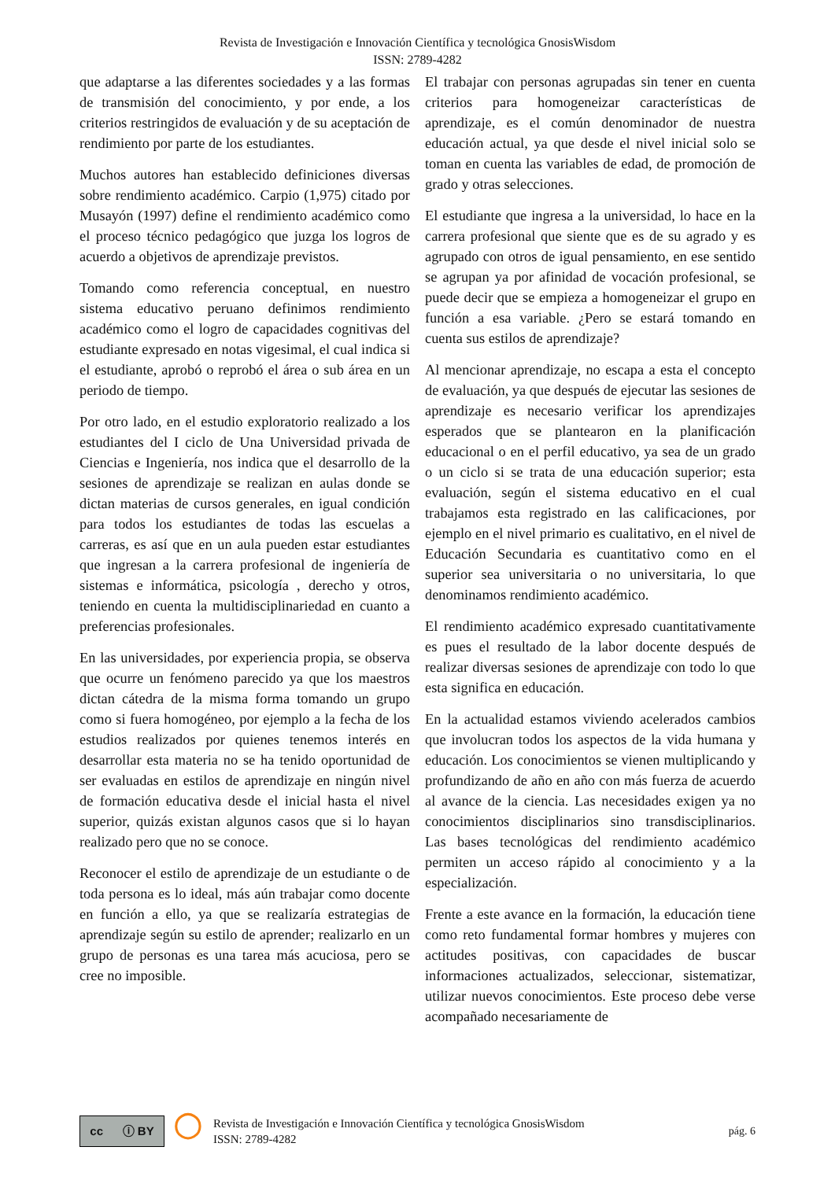Revista de Investigación e Innovación Científica y tecnológica GnosisWisdom
ISSN: 2789-4282
que adaptarse a las diferentes sociedades y a las formas de transmisión del conocimiento, y por ende, a los criterios restringidos de evaluación y de su aceptación de rendimiento por parte de los estudiantes.
Muchos autores han establecido definiciones diversas sobre rendimiento académico. Carpio (1,975) citado por Musayón (1997) define el rendimiento académico como el proceso técnico pedagógico que juzga los logros de acuerdo a objetivos de aprendizaje previstos.
Tomando como referencia conceptual, en nuestro sistema educativo peruano definimos rendimiento académico como el logro de capacidades cognitivas del estudiante expresado en notas vigesimal, el cual indica si el estudiante, aprobó o reprobó el área o sub área en un periodo de tiempo.
Por otro lado, en el estudio exploratorio realizado a los estudiantes del I ciclo de Una Universidad privada de Ciencias e Ingeniería, nos indica que el desarrollo de la sesiones de aprendizaje se realizan en aulas donde se dictan materias de cursos generales, en igual condición para todos los estudiantes de todas las escuelas a carreras, es así que en un aula pueden estar estudiantes que ingresan a la carrera profesional de ingeniería de sistemas e informática, psicología , derecho y otros, teniendo en cuenta la multidisciplinariedad en cuanto a preferencias profesionales.
En las universidades, por experiencia propia, se observa que ocurre un fenómeno parecido ya que los maestros dictan cátedra de la misma forma tomando un grupo como si fuera homogéneo, por ejemplo a la fecha de los estudios realizados por quienes tenemos interés en desarrollar esta materia no se ha tenido oportunidad de ser evaluadas en estilos de aprendizaje en ningún nivel de formación educativa desde el inicial hasta el nivel superior, quizás existan algunos casos que si lo hayan realizado pero que no se conoce.
Reconocer el estilo de aprendizaje de un estudiante o de toda persona es lo ideal, más aún trabajar como docente en función a ello, ya que se realizaría estrategias de aprendizaje según su estilo de aprender; realizarlo en un grupo de personas es una tarea más acuciosa, pero se cree no imposible.
El trabajar con personas agrupadas sin tener en cuenta criterios para homogeneizar características de aprendizaje, es el común denominador de nuestra educación actual, ya que desde el nivel inicial solo se toman en cuenta las variables de edad, de promoción de grado y otras selecciones.
El estudiante que ingresa a la universidad, lo hace en la carrera profesional que siente que es de su agrado y es agrupado con otros de igual pensamiento, en ese sentido se agrupan ya por afinidad de vocación profesional, se puede decir que se empieza a homogeneizar el grupo en función a esa variable. ¿Pero se estará tomando en cuenta sus estilos de aprendizaje?
Al mencionar aprendizaje, no escapa a esta el concepto de evaluación, ya que después de ejecutar las sesiones de aprendizaje es necesario verificar los aprendizajes esperados que se plantearon en la planificación educacional o en el perfil educativo, ya sea de un grado o un ciclo si se trata de una educación superior; esta evaluación, según el sistema educativo en el cual trabajamos esta registrado en las calificaciones, por ejemplo en el nivel primario es cualitativo, en el nivel de Educación Secundaria es cuantitativo como en el superior sea universitaria o no universitaria, lo que denominamos rendimiento académico.
El rendimiento académico expresado cuantitativamente es pues el resultado de la labor docente después de realizar diversas sesiones de aprendizaje con todo lo que esta significa en educación.
En la actualidad estamos viviendo acelerados cambios que involucran todos los aspectos de la vida humana y educación. Los conocimientos se vienen multiplicando y profundizando de año en año con más fuerza de acuerdo al avance de la ciencia. Las necesidades exigen ya no conocimientos disciplinarios sino transdisciplinarios. Las bases tecnológicas del rendimiento académico permiten un acceso rápido al conocimiento y a la especialización.
Frente a este avance en la formación, la educación tiene como reto fundamental formar hombres y mujeres con actitudes positivas, con capacidades de buscar informaciones actualizados, seleccionar, sistematizar, utilizar nuevos conocimientos. Este proceso debe verse acompañado necesariamente de
cc ⓘ BY
◯
Revista de Investigación e Innovación Científica y tecnológica GnosisWisdom
ISSN: 2789-4282
pág. 6